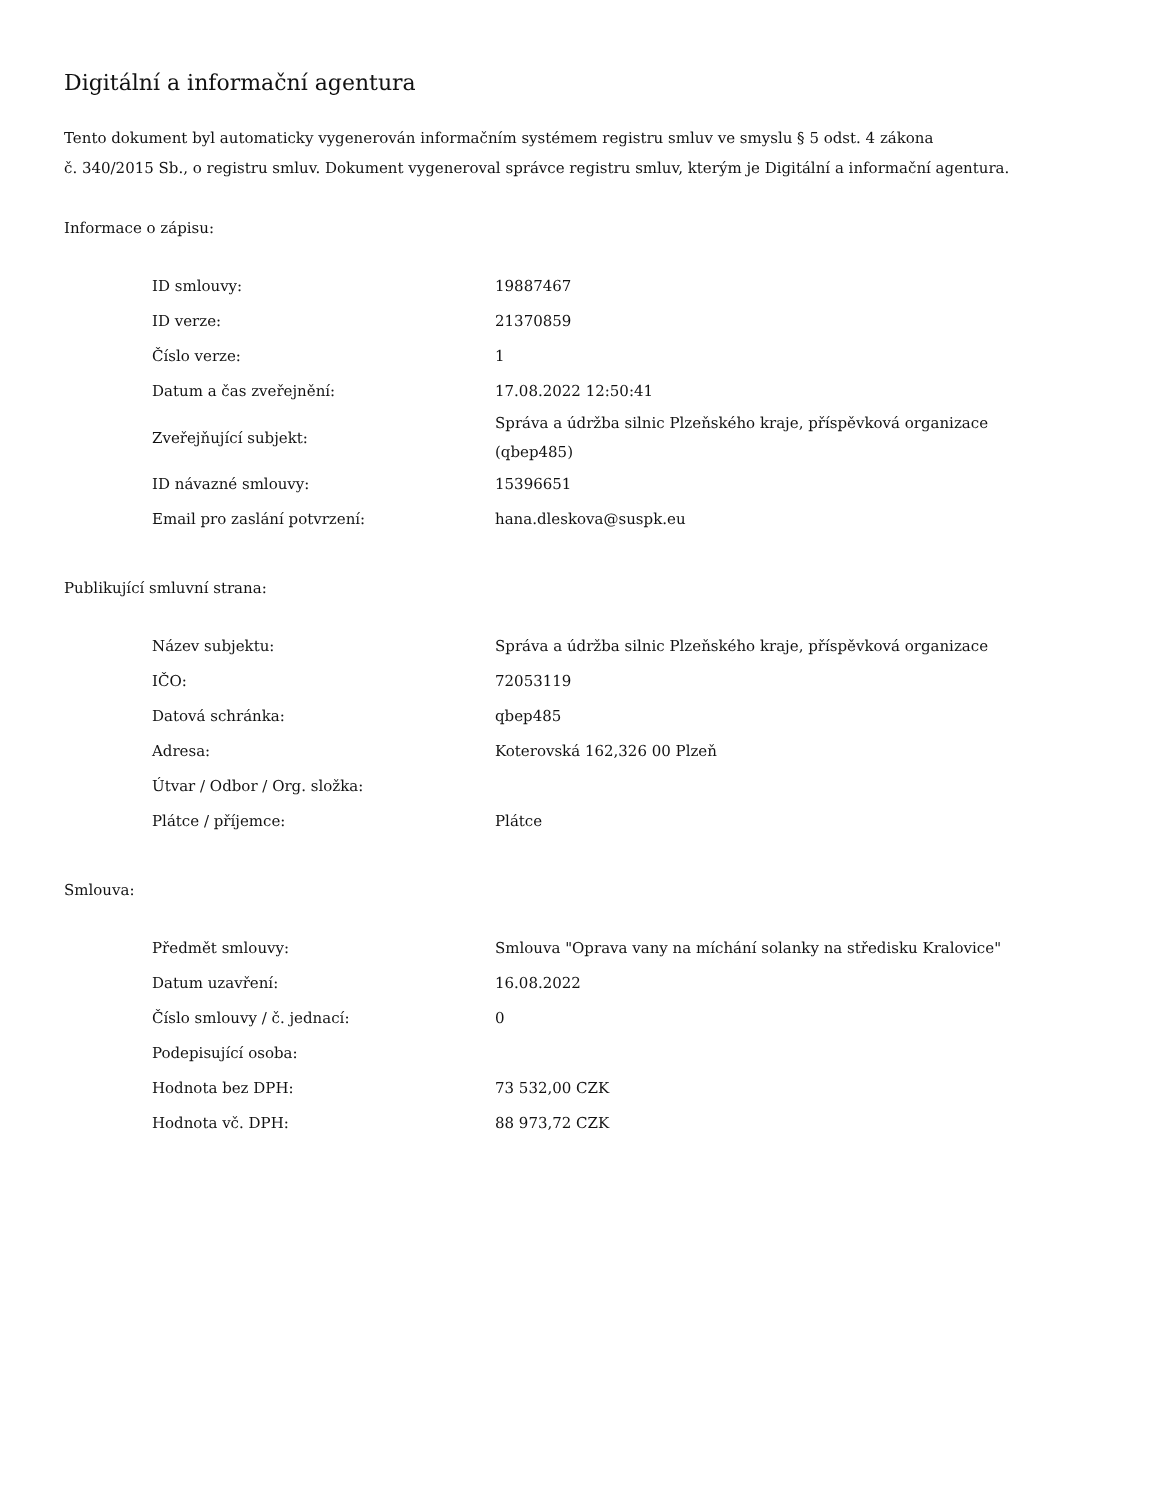Digitální a informační agentura
Tento dokument byl automaticky vygenerován informačním systémem registru smluv ve smyslu § 5 odst. 4 zákona
č. 340/2015 Sb., o registru smluv. Dokument vygeneroval správce registru smluv, kterým je Digitální a informační agentura.
Informace o zápisu:
| ID smlouvy: | 19887467 |
| ID verze: | 21370859 |
| Číslo verze: | 1 |
| Datum a čas zveřejnění: | 17.08.2022 12:50:41 |
| Zveřejňující subjekt: | Správa a údržba silnic Plzeňského kraje, příspěvková organizace (qbep485) |
| ID návazné smlouvy: | 15396651 |
| Email pro zaslání potvrzení: | hana.dleskova@suspk.eu |
Publikující smluvní strana:
| Název subjektu: | Správa a údržba silnic Plzeňského kraje, příspěvková organizace |
| IČO: | 72053119 |
| Datová schránka: | qbep485 |
| Adresa: | Koterovská 162,326 00 Plzeň |
| Útvar / Odbor / Org. složka: | |
| Plátce / příjemce: | Plátce |
Smlouva:
| Předmět smlouvy: | Smlouva "Oprava vany na míchání solanky na středisku Kralovice" |
| Datum uzavření: | 16.08.2022 |
| Číslo smlouvy / č. jednací: | 0 |
| Podepisující osoba: | |
| Hodnota bez DPH: | 73 532,00 CZK |
| Hodnota vč. DPH: | 88 973,72 CZK |